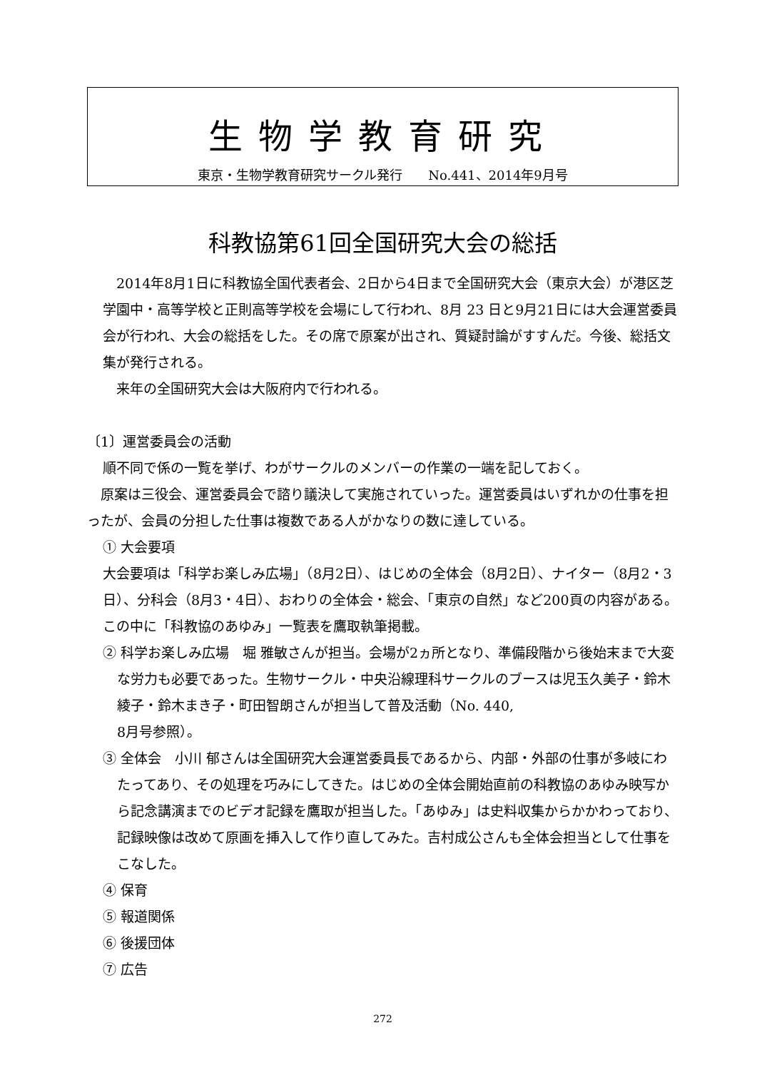生物学教育研究
東京・生物学教育研究サークル発行　　No.441、2014年9月号
科教協第61回全国研究大会の総括
　2014年8月1日に科教協全国代表者会、2日から4日まで全国研究大会（東京大会）が港区芝学園中・高等学校と正則高等学校を会場にして行われ、8月 23 日と9月21日には大会運営委員会が行われ、大会の総括をした。その席で原案が出され、質疑討論がすすんだ。今後、総括文集が発行される。
　来年の全国研究大会は大阪府内で行われる。
〔1〕運営委員会の活動
順不同で係の一覧を挙げ、わがサークルのメンバーの作業の一端を記しておく。
　原案は三役会、運営委員会で諮り議決して実施されていった。運営委員はいずれかの仕事を担ったが、会員の分担した仕事は複数である人がかなりの数に達している。
① 大会要項
大会要項は「科学お楽しみ広場」（8月2日）、はじめの全体会（8月2日）、ナイター（8月2・3日）、分科会（8月3・4日）、おわりの全体会・総会、「東京の自然」など200頁の内容がある。この中に「科教協のあゆみ」一覧表を鷹取執筆掲載。
② 科学お楽しみ広場　堀 雅敏さんが担当。会場が2ヵ所となり、準備段階から後始末まで大変な労力も必要であった。生物サークル・中央沿線理科サークルのブースは児玉久美子・鈴木綾子・鈴木まき子・町田智朗さんが担当して普及活動（No. 440,
8月号参照）。
③ 全体会　小川 郁さんは全国研究大会運営委員長であるから、内部・外部の仕事が多岐にわたってあり、その処理を巧みにしてきた。はじめの全体会開始直前の科教協のあゆみ映写から記念講演までのビデオ記録を鷹取が担当した。「あゆみ」は史料収集からかかわっており、記録映像は改めて原画を挿入して作り直してみた。吉村成公さんも全体会担当として仕事をこなした。
④ 保育
⑤ 報道関係
⑥ 後援団体
⑦ 広告
272